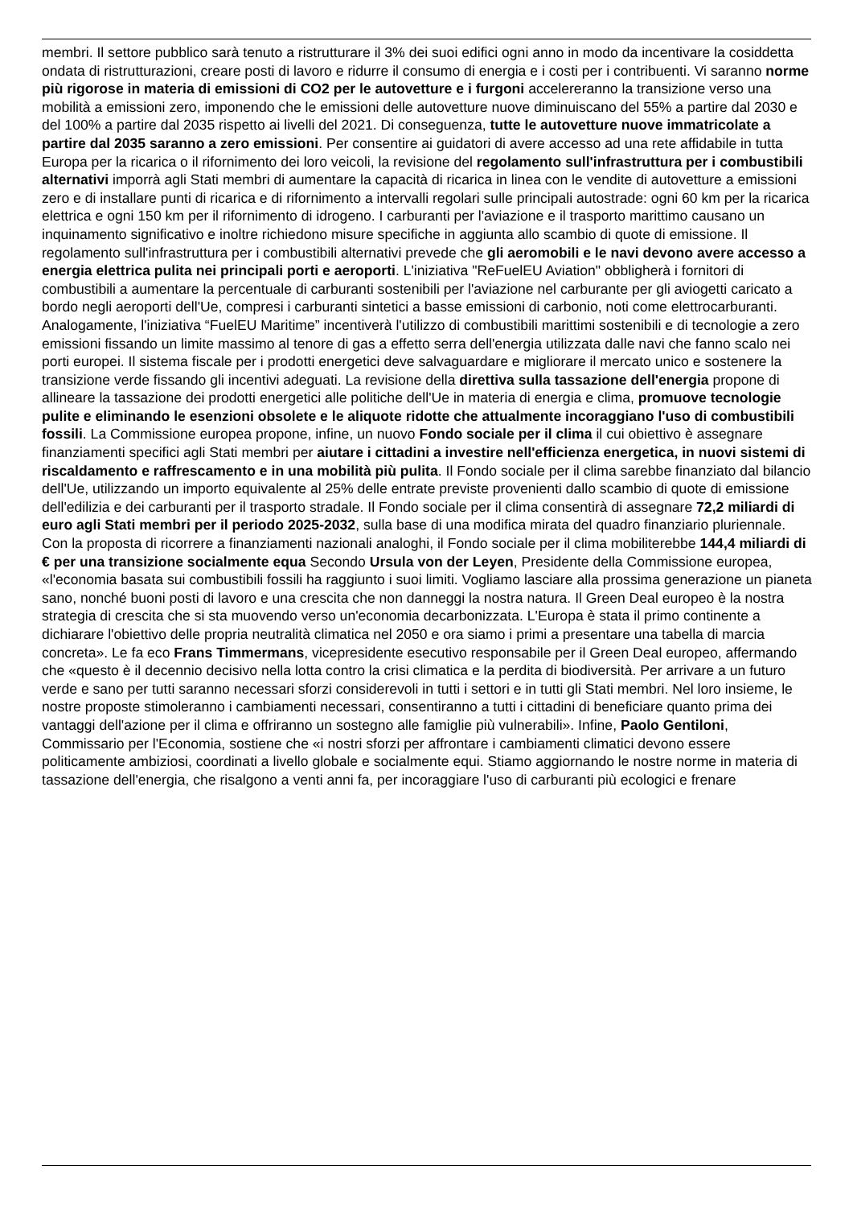membri. Il settore pubblico sarà tenuto a ristrutturare il 3% dei suoi edifici ogni anno in modo da incentivare la cosiddetta ondata di ristrutturazioni, creare posti di lavoro e ridurre il consumo di energia e i costi per i contribuenti. Vi saranno norme più rigorose in materia di emissioni di CO2 per le autovetture e i furgoni accelereranno la transizione verso una mobilità a emissioni zero, imponendo che le emissioni delle autovetture nuove diminuiscano del 55% a partire dal 2030 e del 100% a partire dal 2035 rispetto ai livelli del 2021. Di conseguenza, tutte le autovetture nuove immatricolate a partire dal 2035 saranno a zero emissioni. Per consentire ai guidatori di avere accesso ad una rete affidabile in tutta Europa per la ricarica o il rifornimento dei loro veicoli, la revisione del regolamento sull'infrastruttura per i combustibili alternativi imporrà agli Stati membri di aumentare la capacità di ricarica in linea con le vendite di autovetture a emissioni zero e di installare punti di ricarica e di rifornimento a intervalli regolari sulle principali autostrade: ogni 60 km per la ricarica elettrica e ogni 150 km per il rifornimento di idrogeno. I carburanti per l'aviazione e il trasporto marittimo causano un inquinamento significativo e inoltre richiedono misure specifiche in aggiunta allo scambio di quote di emissione. Il regolamento sull'infrastruttura per i combustibili alternativi prevede che gli aeromobili e le navi devono avere accesso a energia elettrica pulita nei principali porti e aeroporti. L'iniziativa "ReFuelEU Aviation" obbligherà i fornitori di combustibili a aumentare la percentuale di carburanti sostenibili per l'aviazione nel carburante per gli aviogetti caricato a bordo negli aeroporti dell'Ue, compresi i carburanti sintetici a basse emissioni di carbonio, noti come elettrocarburanti. Analogamente, l'iniziativa “FuelEU Maritime” incentiverà l'utilizzo di combustibili marittimi sostenibili e di tecnologie a zero emissioni fissando un limite massimo al tenore di gas a effetto serra dell'energia utilizzata dalle navi che fanno scalo nei porti europei. Il sistema fiscale per i prodotti energetici deve salvaguardare e migliorare il mercato unico e sostenere la transizione verde fissando gli incentivi adeguati. La revisione della direttiva sulla tassazione dell'energia propone di allineare la tassazione dei prodotti energetici alle politiche dell'Ue in materia di energia e clima, promuove tecnologie pulite e eliminando le esenzioni obsolete e le aliquote ridotte che attualmente incoraggiano l'uso di combustibili fossili. La Commissione europea propone, infine, un nuovo Fondo sociale per il clima il cui obiettivo è assegnare finanziamenti specifici agli Stati membri per aiutare i cittadini a investire nell'efficienza energetica, in nuovi sistemi di riscaldamento e raffrescamento e in una mobilità più pulita. Il Fondo sociale per il clima sarebbe finanziato dal bilancio dell'Ue, utilizzando un importo equivalente al 25% delle entrate previste provenienti dallo scambio di quote di emissione dell'edilizia e dei carburanti per il trasporto stradale. Il Fondo sociale per il clima consentirà di assegnare 72,2 miliardi di euro agli Stati membri per il periodo 2025-2032, sulla base di una modifica mirata del quadro finanziario pluriennale. Con la proposta di ricorrere a finanziamenti nazionali analoghi, il Fondo sociale per il clima mobiliterebbe 144,4 miliardi di € per una transizione socialmente equa Secondo Ursula von der Leyen, Presidente della Commissione europea, «l'economia basata sui combustibili fossili ha raggiunto i suoi limiti. Vogliamo lasciare alla prossima generazione un pianeta sano, nonché buoni posti di lavoro e una crescita che non danneggi la nostra natura. Il Green Deal europeo è la nostra strategia di crescita che si sta muovendo verso un'economia decarbonizzata. L'Europa è stata il primo continente a dichiarare l'obiettivo delle propria neutralità climatica nel 2050 e ora siamo i primi a presentare una tabella di marcia concreta». Le fa eco Frans Timmermans, vicepresidente esecutivo responsabile per il Green Deal europeo, affermando che «questo è il decennio decisivo nella lotta contro la crisi climatica e la perdita di biodiversità. Per arrivare a un futuro verde e sano per tutti saranno necessari sforzi considerevoli in tutti i settori e in tutti gli Stati membri. Nel loro insieme, le nostre proposte stimoleranno i cambiamenti necessari, consentiranno a tutti i cittadini di beneficiare quanto prima dei vantaggi dell'azione per il clima e offriranno un sostegno alle famiglie più vulnerabili». Infine, Paolo Gentiloni, Commissario per l'Economia, sostiene che «i nostri sforzi per affrontare i cambiamenti climatici devono essere politicamente ambiziosi, coordinati a livello globale e socialmente equi. Stiamo aggiornando le nostre norme in materia di tassazione dell'energia, che risalgono a venti anni fa, per incoraggiare l'uso di carburanti più ecologici e frenare